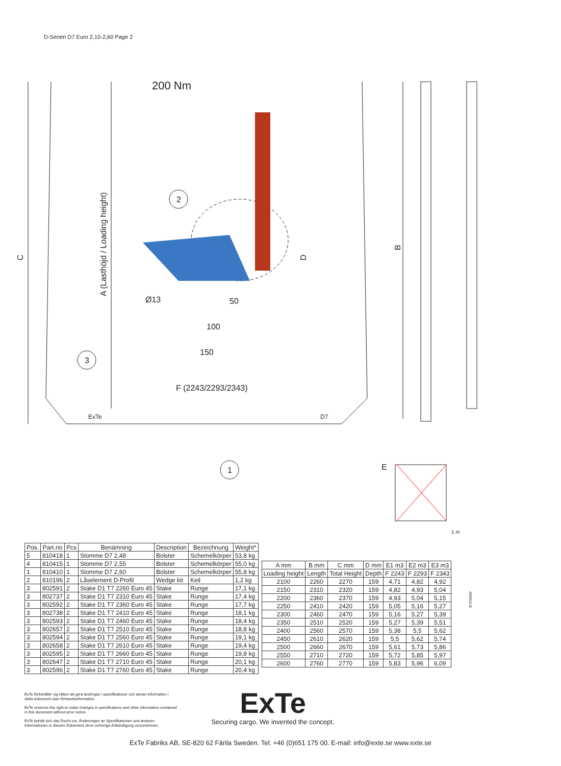D-Serien D7 Euro 2,10-2,60 Page 2
200 Nm
2
3
1
Ø13
50
100
150
F (2243/2293/2343)
E
1 m
ExTe
D7
C
A (Lasthöjd / Loading height)
D
B
| Pos. | Part.no | Pcs | Benämning | Description | Bezeichnung | Weight* |
| --- | --- | --- | --- | --- | --- | --- |
| 5 | 810418 | 1 | Stomme D7 2,48 | Bolster | Schemelkörper | 53,8 kg |
| 4 | 810415 | 1 | Stomme D7 2,55 | Bolster | Schemelkörper | 55,0 kg |
| 1 | 810410 | 1 | Stomme D7 2,60 | Bolster | Schemelkörper | 55,8 kg |
| 2 | 810196 | 2 | Låselement D-Profil | Wedge kit | Keil | 1,2 kg |
| 3 | 802591 | 2 | Stake D1 T7 2260 Euro 45 | Stake | Runge | 17,1 kg |
| 3 | 802737 | 2 | Stake D1 T7 2310 Euro 45 | Stake | Runge | 17,4 kg |
| 3 | 802592 | 2 | Stake D1 T7 2360 Euro 45 | Stake | Runge | 17,7 kg |
| 3 | 802738 | 2 | Stake D1 T7 2410 Euro 45 | Stake | Runge | 18,1 kg |
| 3 | 802593 | 2 | Stake D1 T7 2460 Euro 45 | Stake | Runge | 18,4 kg |
| 3 | 802657 | 2 | Stake D1 T7 2510 Euro 45 | Stake | Runge | 18,8 kg |
| 3 | 802594 | 2 | Stake D1 T7 2560 Euro 45 | Stake | Runge | 19,1 kg |
| 3 | 802658 | 2 | Stake D1 T7 2610 Euro 45 | Stake | Runge | 19,4 kg |
| 3 | 802595 | 2 | Stake D1 T7 2660 Euro 45 | Stake | Runge | 19,8 kg |
| 3 | 802647 | 2 | Stake D1 T7 2710 Euro 45 | Stake | Runge | 20,1 kg |
| 3 | 802596 | 2 | Stake D1 T7 2760 Euro 45 | Stake | Runge | 20,4 kg |
| A mm | B mm | C mm | D mm | E1 m3 | E2 m3 | E3 m3 |
| --- | --- | --- | --- | --- | --- | --- |
| Loading height | Length | Total Height | Depth | F 2243 | F 2293 | F 2343 |
| 2100 | 2260 | 2270 | 159 | 4,71 | 4,82 | 4,92 |
| 2150 | 2310 | 2320 | 159 | 4,82 | 4,93 | 5,04 |
| 2200 | 2360 | 2370 | 159 | 4,93 | 5,04 | 5,15 |
| 2250 | 2410 | 2420 | 159 | 5,05 | 5,16 | 5,27 |
| 2300 | 2460 | 2470 | 159 | 5,16 | 5,27 | 5,39 |
| 2350 | 2510 | 2520 | 159 | 5,27 | 5,39 | 5,51 |
| 2400 | 2560 | 2570 | 159 | 5,38 | 5,5 | 5,62 |
| 2450 | 2610 | 2620 | 159 | 5,5 | 5,62 | 5,74 |
| 2500 | 2660 | 2670 | 159 | 5,61 | 5,73 | 5,86 |
| 2550 | 2710 | 2720 | 159 | 5,72 | 5,85 | 5,97 |
| 2600 | 2760 | 2770 | 159 | 5,83 | 5,96 | 6,09 |
AD0022 B
ExTe förbehåller sig rätten att göra ändringar i specifikationer och annan information i detta dokument utan förhandsinformation.
ExTe reserves the right to make changes in specifications and other information contained in this document without prior notice.
ExTe behält sich das Recht vor, Änderungen an Spezifikationen und anderen Informationen in diesem Dokument ohne vorherige Ankündigung vorzunehmen.
ExTe
Securing cargo. We invented the concept.
ExTe Fabriks AB, SE-820 62 Färila Sweden. Tel: +46 (0)651 175 00. E-mail: info@exte.se www.exte.se